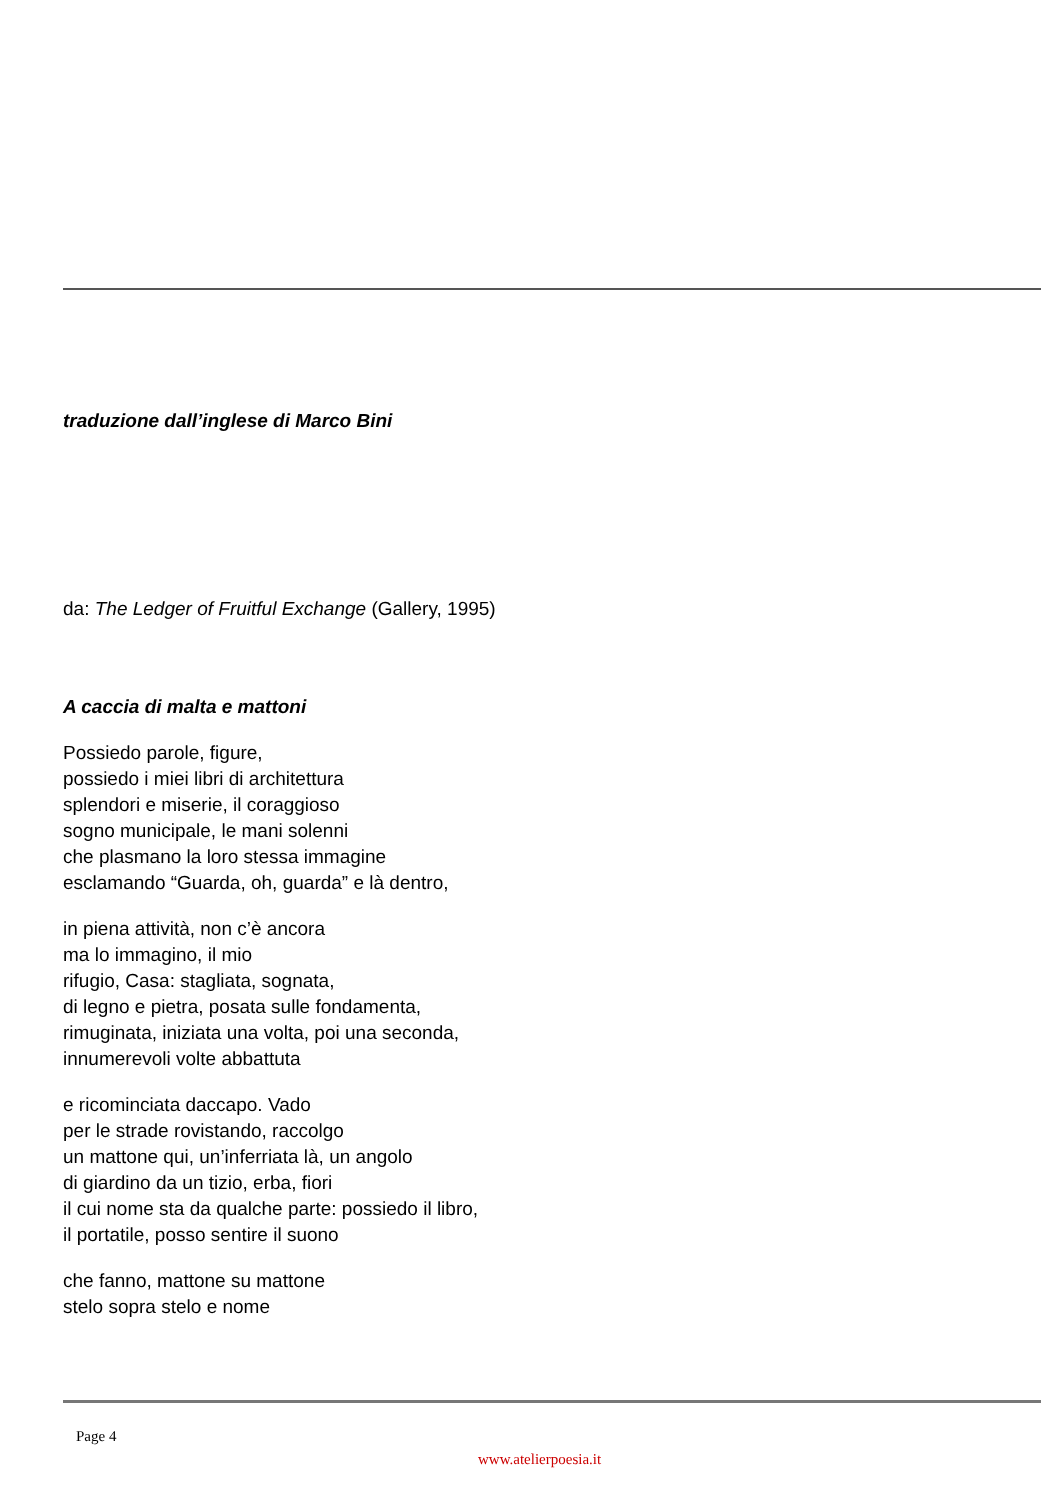traduzione dall’inglese di Marco Bini
da: The Ledger of Fruitful Exchange (Gallery, 1995)
A caccia di malta e mattoni
Possiedo parole, figure,
possiedo i miei libri di architettura
splendori e miserie, il coraggioso
sogno municipale, le mani solenni
che plasmano la loro stessa immagine
esclamando “Guarda, oh, guarda” e là dentro,
in piena attività, non c’è ancora
ma lo immagino, il mio
rifugio, Casa: stagliata, sognata,
di legno e pietra, posata sulle fondamenta,
rimuginata, iniziata una volta, poi una seconda,
innumerevoli volte abbattuta
e ricominciata daccapo. Vado
per le strade rovistando, raccolgo
un mattone qui, un’inferriata là, un angolo
di giardino da un tizio, erba, fiori
il cui nome sta da qualche parte: possiedo il libro,
il portatile, posso sentire il suono
che fanno, mattone su mattone
stelo sopra stelo e nome
Page 4
www.atelierpoesia.it